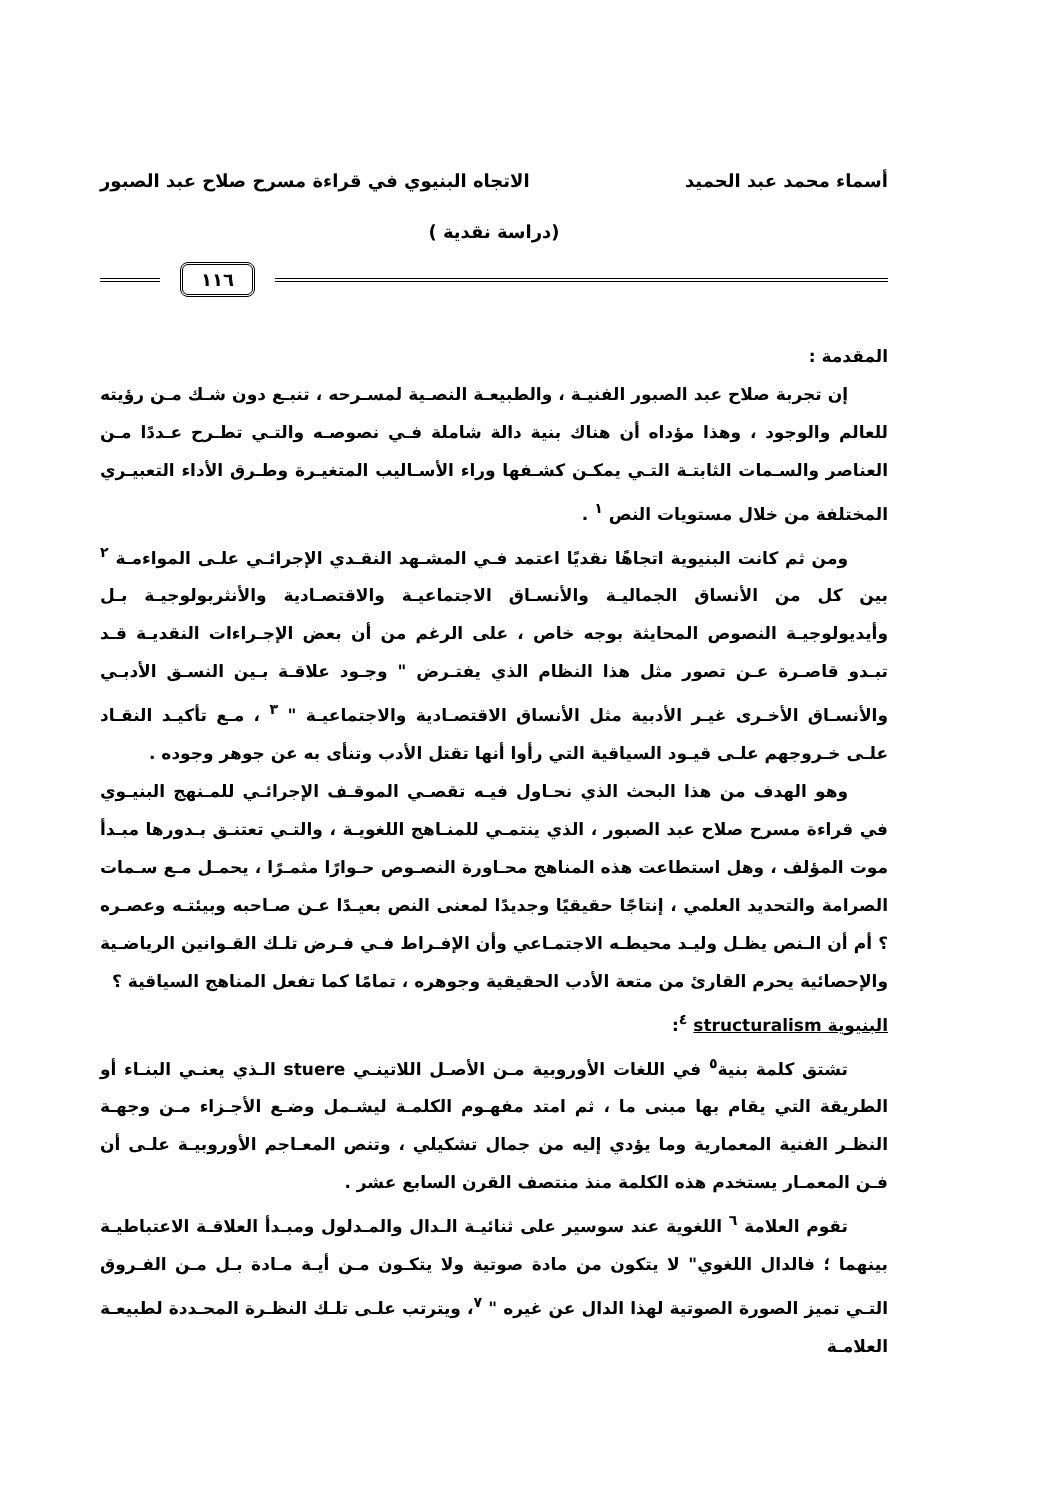أسماء محمد عبد الحميد الاتجاه البنيوي في قراءة مسرح صلاح عبد الصبور
(دراسة نقدية )
١١٦
المقدمة :
إن تجربة صلاح عبد الصبور الفنيـة ، والطبيعـة النصـية لمسـرحه ، تنبـع دون شـك مـن رؤيته للعالم والوجود ، وهذا مؤداه أن هناك بنية دالة شاملة فـي نصوصـه والتـي تطـرح عـددًا مـن العناصر والسـمات الثابتـة التـي يمكـن كشـفها وراء الأسـاليب المتغيـرة وطـرق الأداء التعبيـري المختلفة من خلال مستويات النص <sup>١</sup> .
ومن ثم كانت البنيوية اتجاهًا نقديًا اعتمد فـي المشـهد النقـدي الإجرائـي علـى المواءمـة <sup>٢</sup> بين كل من الأنساق الجماليـة والأنسـاق الاجتماعيـة والاقتصـادية والأنثربولوجيـة بـل وأيديولوجيـة النصوص المحايثة بوجه خاص ، على الرغم من أن بعض الإجـراءات النقديـة قـد تبـدو قاصـرة عـن تصور مثل هذا النظام الذي يفتـرض " وجـود علاقـة بـين النسـق الأدبـي والأنسـاق الأخـرى غيـر الأدبية مثل الأنساق الاقتصـادية والاجتماعيـة " <sup>٣</sup> ، مـع تأكيـد النقـاد علـى خـروجهم علـى قيـود السياقية التي رأوا أنها تقتل الأدب وتنأى به عن جوهر وجوده .
وهو الهدف من هذا البحث الذي نحـاول فيـه تقصـي الموقـف الإجرائـي للمـنهج البنيـوي في قراءة مسرح صلاح عبد الصبور ، الذي ينتمـي للمنـاهج اللغويـة ، والتـي تعتنـق بـدورها مبـدأ موت المؤلف ، وهل استطاعت هذه المناهج محـاورة النصـوص حـوارًا مثمـرًا ، يحمـل مـع سـمات الصرامة والتحديد العلمي ، إنتاجًا حقيقيًا وجديدًا لمعنى النص بعيـدًا عـن صـاحبه وبيئتـه وعصـره ؟ أم أن الـنص يظـل وليـد محيطـه الاجتمـاعي وأن الإفـراط فـي فـرض تلـك القـوانين الرياضـية والإحصائية يحرم القارئ من متعة الأدب الحقيقية وجوهره ، تمامًا كما تفعل المناهج السياقية ؟
البنيوية structuralism <sup>٤</sup>:
تشتق كلمة بنية<sup>٥</sup> في اللغات الأوروبية مـن الأصـل اللاتينـي stuere الـذي يعنـي البنـاء أو الطريقة التي يقام بها مبنى ما ، ثم امتد مفهـوم الكلمـة ليشـمل وضـع الأجـزاء مـن وجهـة النظـر الفنية المعمارية وما يؤدي إليه من جمال تشكيلي ، وتنص المعـاجم الأوروبيـة علـى أن فـن المعمـار يستخدم هذه الكلمة منذ منتصف القرن السابع عشر .
تقوم العلامة <sup>٦</sup> اللغوية عند سوسير على ثنائيـة الـدال والمـدلول ومبـدأ العلاقـة الاعتباطيـة بينهما ؛ فالدال اللغوي" لا يتكون من مادة صوتية ولا يتكـون مـن أيـة مـادة بـل مـن الفـروق التـي تميز الصورة الصوتية لهذا الدال عن غيره " <sup>٧</sup>، ويترتب علـى تلـك النظـرة المحـددة لطبيعـة العلامـة